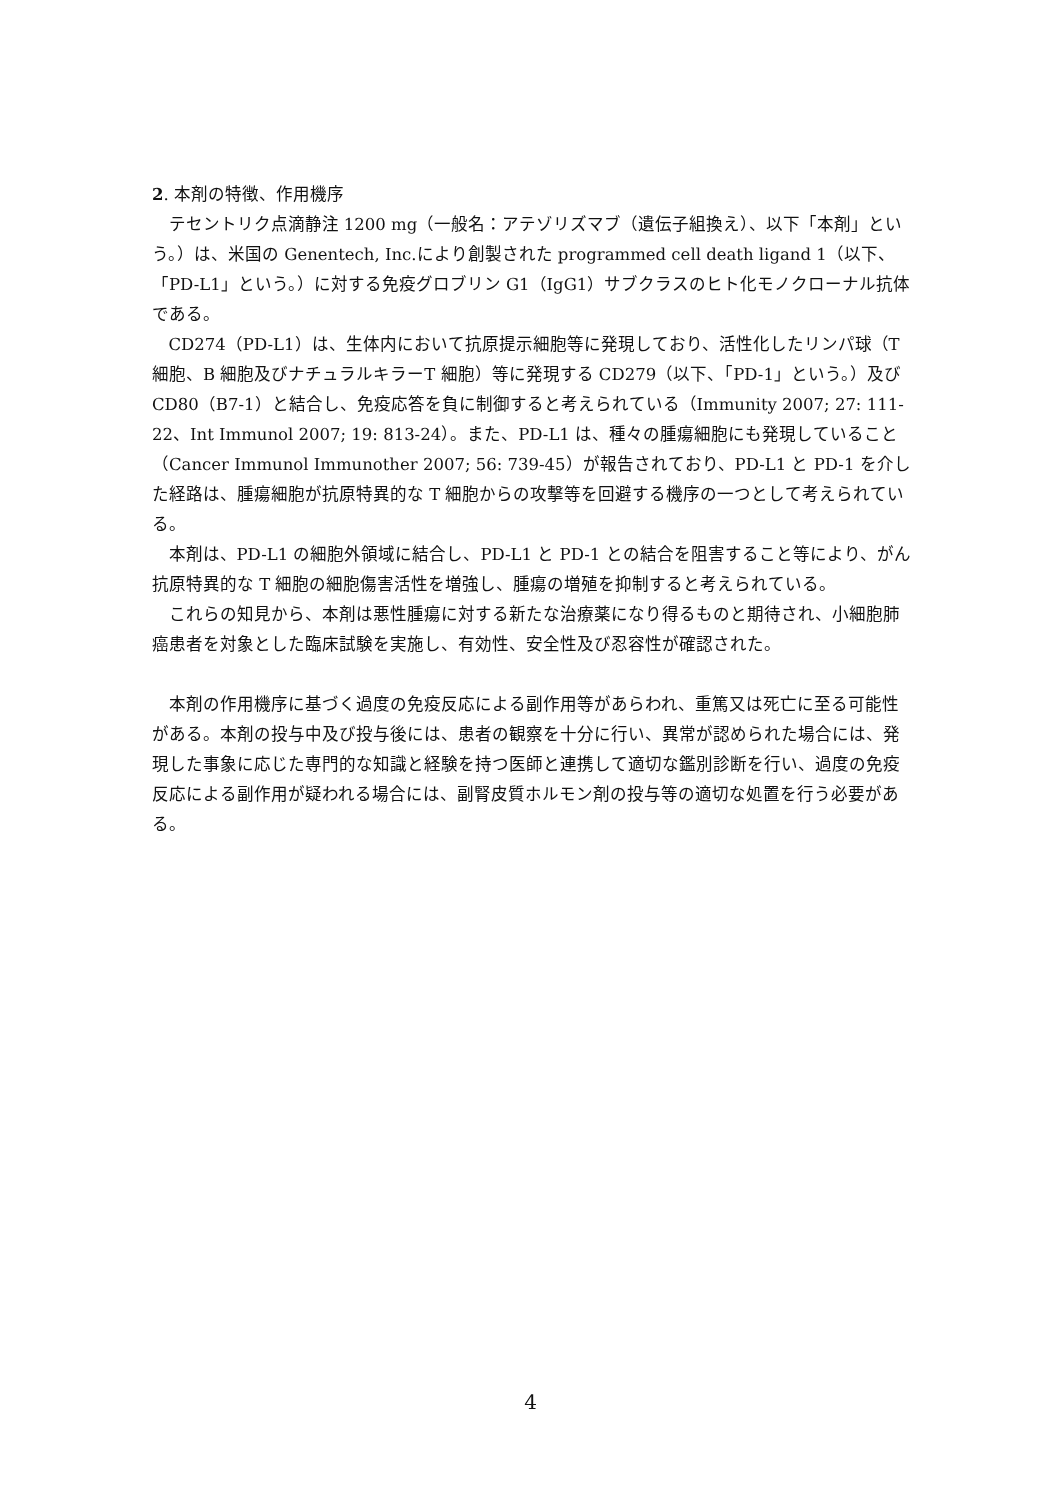2. 本剤の特徴、作用機序
テセントリク点滴静注 1200 mg（一般名：アテゾリズマブ（遺伝子組換え）、以下「本剤」という。）は、米国の Genentech, Inc.により創製された programmed cell death ligand 1（以下、「PD-L1」という。）に対する免疫グロブリン G1（IgG1）サブクラスのヒト化モノクローナル抗体である。
CD274（PD-L1）は、生体内において抗原提示細胞等に発現しており、活性化したリンパ球（T 細胞、B 細胞及びナチュラルキラーT 細胞）等に発現する CD279（以下、「PD-1」という。）及び CD80（B7-1）と結合し、免疫応答を負に制御すると考えられている（Immunity 2007; 27: 111-22、Int Immunol 2007; 19: 813-24）。また、PD-L1 は、種々の腫瘍細胞にも発現していること（Cancer Immunol Immunother 2007; 56: 739-45）が報告されており、PD-L1 と PD-1 を介した経路は、腫瘍細胞が抗原特異的な T 細胞からの攻撃等を回避する機序の一つとして考えられている。
本剤は、PD-L1 の細胞外領域に結合し、PD-L1 と PD-1 との結合を阻害すること等により、がん抗原特異的な T 細胞の細胞傷害活性を増強し、腫瘍の増殖を抑制すると考えられている。
これらの知見から、本剤は悪性腫瘍に対する新たな治療薬になり得るものと期待され、小細胞肺癌患者を対象とした臨床試験を実施し、有効性、安全性及び忍容性が確認された。
本剤の作用機序に基づく過度の免疫反応による副作用等があらわれ、重篤又は死亡に至る可能性がある。本剤の投与中及び投与後には、患者の観察を十分に行い、異常が認められた場合には、発現した事象に応じた専門的な知識と経験を持つ医師と連携して適切な鑑別診断を行い、過度の免疫反応による副作用が疑われる場合には、副腎皮質ホルモン剤の投与等の適切な処置を行う必要がある。
4